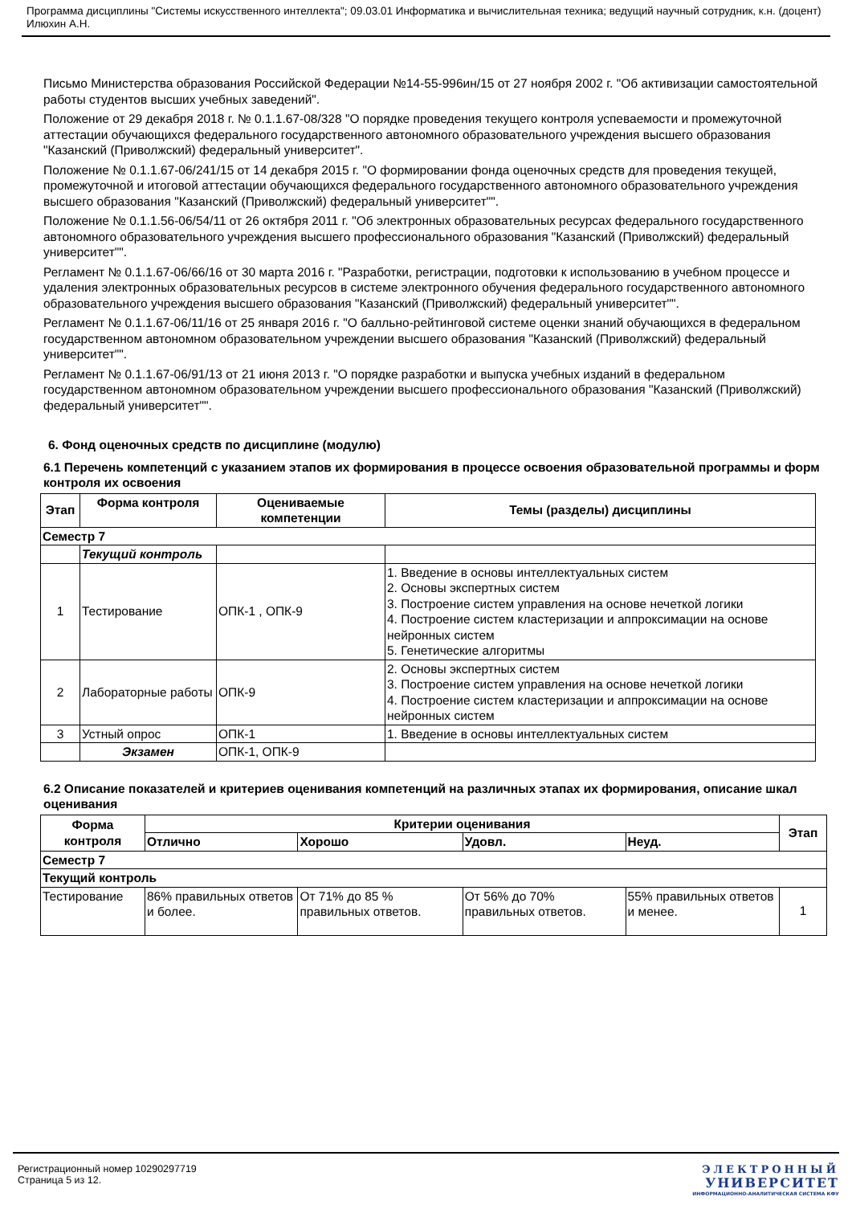Программа дисциплины "Системы искусственного интеллекта"; 09.03.01 Информатика и вычислительная техника; ведущий научный сотрудник, к.н. (доцент) Илюхин А.Н.
Письмо Министерства образования Российской Федерации №14-55-996ин/15 от 27 ноября 2002 г. "Об активизации самостоятельной работы студентов высших учебных заведений".
Положение от 29 декабря 2018 г. № 0.1.1.67-08/328 "О порядке проведения текущего контроля успеваемости и промежуточной аттестации обучающихся федерального государственного автономного образовательного учреждения высшего образования "Казанский (Приволжский) федеральный университет".
Положение № 0.1.1.67-06/241/15 от 14 декабря 2015 г. "О формировании фонда оценочных средств для проведения текущей, промежуточной и итоговой аттестации обучающихся федерального государственного автономного образовательного учреждения высшего образования "Казанский (Приволжский) федеральный университет"".
Положение № 0.1.1.56-06/54/11 от 26 октября 2011 г. "Об электронных образовательных ресурсах федерального государственного автономного образовательного учреждения высшего профессионального образования "Казанский (Приволжский) федеральный университет"".
Регламент № 0.1.1.67-06/66/16 от 30 марта 2016 г. "Разработки, регистрации, подготовки к использованию в учебном процессе и удаления электронных образовательных ресурсов в системе электронного обучения федерального государственного автономного образовательного учреждения высшего образования "Казанский (Приволжский) федеральный университет"".
Регламент № 0.1.1.67-06/11/16 от 25 января 2016 г. "О балльно-рейтинговой системе оценки знаний обучающихся в федеральном государственном автономном образовательном учреждении высшего образования "Казанский (Приволжский) федеральный университет"".
Регламент № 0.1.1.67-06/91/13 от 21 июня 2013 г. "О порядке разработки и выпуска учебных изданий в федеральном государственном автономном образовательном учреждении высшего профессионального образования "Казанский (Приволжский) федеральный университет"".
6. Фонд оценочных средств по дисциплине (модулю)
6.1 Перечень компетенций с указанием этапов их формирования в процессе освоения образовательной программы и форм контроля их освоения
| Этап | Форма контроля | Оцениваемые компетенции | Темы (разделы) дисциплины |
| --- | --- | --- | --- |
| Семестр 7 | | | |
| | Текущий контроль | | |
| 1 | Тестирование | ОПК-1 , ОПК-9 | 1. Введение в основы интеллектуальных систем 2. Основы экспертных систем 3. Построение систем управления на основе нечеткой логики 4. Построение систем кластеризации и аппроксимации на основе нейронных систем 5. Генетические алгоритмы |
| 2 | Лабораторные работы | ОПК-9 | 2. Основы экспертных систем 3. Построение систем управления на основе нечеткой логики 4. Построение систем кластеризации и аппроксимации на основе нейронных систем |
| 3 | Устный опрос | ОПК-1 | 1. Введение в основы интеллектуальных систем |
| | Экзамен | ОПК-1, ОПК-9 | |
6.2 Описание показателей и критериев оценивания компетенций на различных этапах их формирования, описание шкал оценивания
| Форма контроля | Критерии оценивания | | | | Этап |
| --- | --- | --- | --- | --- | --- |
| | Отлично | Хорошо | Удовл. | Неуд. | |
| Семестр 7 | | | | | |
| Текущий контроль | | | | | |
| Тестирование | 86% правильных ответов и более. | От 71% до 85 % правильных ответов. | От 56% до 70% правильных ответов. | 55% правильных ответов и менее. | 1 |
Регистрационный номер 10290297719
Страница 5 из 12.
ЭЛЕКТРОННЫЙ
УНИВЕРСИТЕТ
ИНФОРМАЦИОННО-АНАЛИТИЧЕСКАЯ СИСТЕМА КФУ